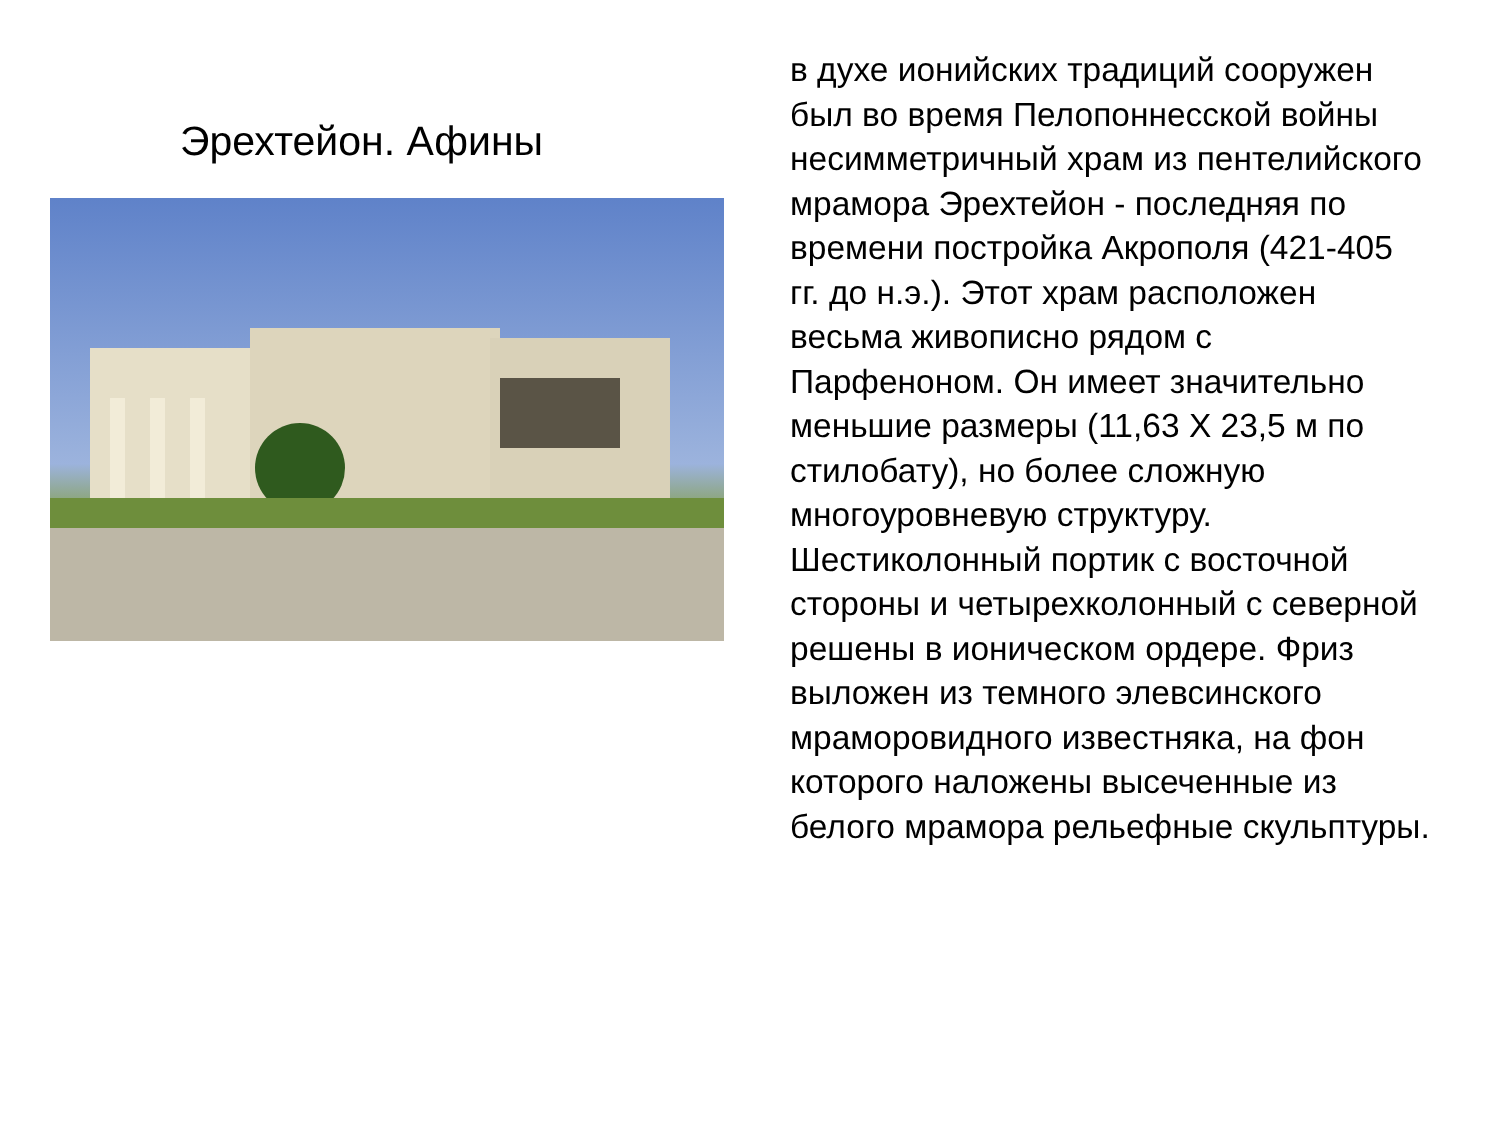Эрехтейон. Афины
в духе ионийских традиций сооружен был во время Пелопоннесской войны несимметричный храм из пентелийского мрамора Эрехтейон - последняя по времени постройка Акрополя (421-405 гг. до н.э.). Этот храм расположен весьма живописно рядом с Парфеноном. Он имеет значительно меньшие размеры (11,63 X 23,5 м по стилобату), но более сложную многоуровневую структуру. Шестиколонный портик с восточной стороны и четырехколонный с северной решены в ионическом ордере. Фриз выложен из темного элевсинского мраморовидного известняка, на фон которого наложены высеченные из белого мрамора рельефные скульптуры.